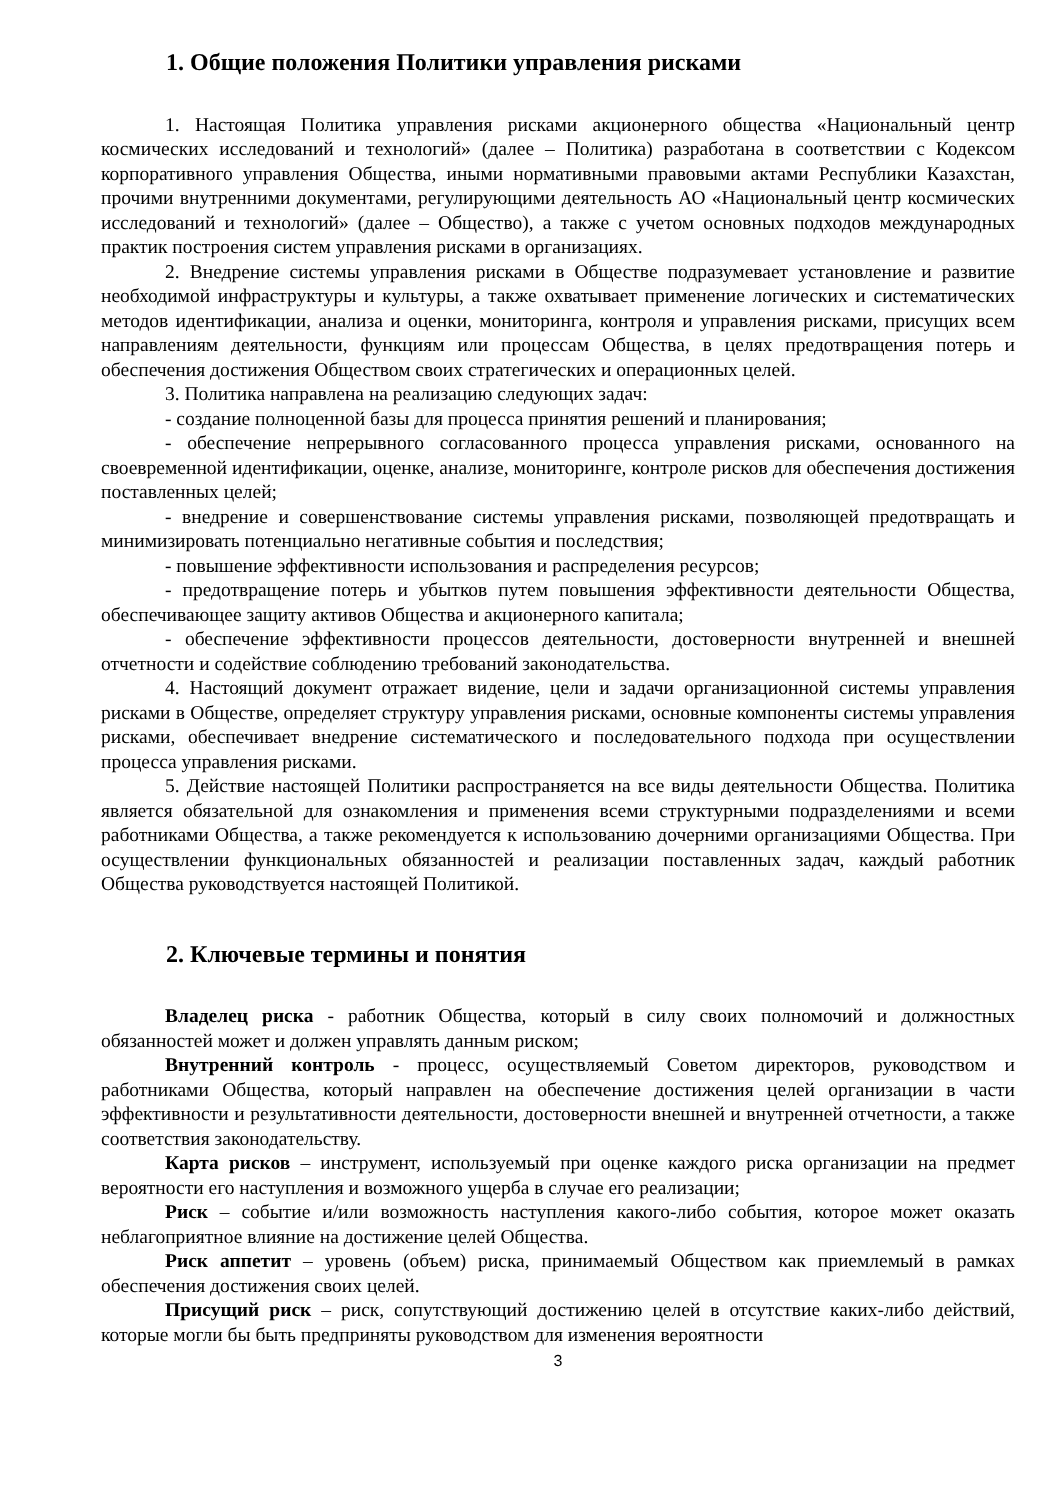1. Общие положения Политики управления рисками
1. Настоящая Политика управления рисками акционерного общества «Национальный центр космических исследований и технологий» (далее – Политика) разработана в соответствии с Кодексом корпоративного управления Общества, иными нормативными правовыми актами Республики Казахстан, прочими внутренними документами, регулирующими деятельность АО «Национальный центр космических исследований и технологий» (далее – Общество), а также с учетом основных подходов международных практик построения систем управления рисками в организациях.
2. Внедрение системы управления рисками в Обществе подразумевает установление и развитие необходимой инфраструктуры и культуры, а также охватывает применение логических и систематических методов идентификации, анализа и оценки, мониторинга, контроля и управления рисками, присущих всем направлениям деятельности, функциям или процессам Общества, в целях предотвращения потерь и обеспечения достижения Обществом своих стратегических и операционных целей.
3. Политика направлена на реализацию следующих задач:
- создание полноценной базы для процесса принятия решений и планирования;
- обеспечение непрерывного согласованного процесса управления рисками, основанного на своевременной идентификации, оценке, анализе, мониторинге, контроле рисков для обеспечения достижения поставленных целей;
- внедрение и совершенствование системы управления рисками, позволяющей предотвращать и минимизировать потенциально негативные события и последствия;
- повышение эффективности использования и распределения ресурсов;
- предотвращение потерь и убытков путем повышения эффективности деятельности Общества, обеспечивающее защиту активов Общества и акционерного капитала;
- обеспечение эффективности процессов деятельности, достоверности внутренней и внешней отчетности и содействие соблюдению требований законодательства.
4. Настоящий документ отражает видение, цели и задачи организационной системы управления рисками в Обществе, определяет структуру управления рисками, основные компоненты системы управления рисками, обеспечивает внедрение систематического и последовательного подхода при осуществлении процесса управления рисками.
5. Действие настоящей Политики распространяется на все виды деятельности Общества. Политика является обязательной для ознакомления и применения всеми структурными подразделениями и всеми работниками Общества, а также рекомендуется к использованию дочерними организациями Общества. При осуществлении функциональных обязанностей и реализации поставленных задач, каждый работник Общества руководствуется настоящей Политикой.
2. Ключевые термины и понятия
Владелец риска - работник Общества, который в силу своих полномочий и должностных обязанностей может и должен управлять данным риском;
Внутренний контроль - процесс, осуществляемый Советом директоров, руководством и работниками Общества, который направлен на обеспечение достижения целей организации в части эффективности и результативности деятельности, достоверности внешней и внутренней отчетности, а также соответствия законодательству.
Карта рисков – инструмент, используемый при оценке каждого риска организации на предмет вероятности его наступления и возможного ущерба в случае его реализации;
Риск – событие и/или возможность наступления какого-либо события, которое может оказать неблагоприятное влияние на достижение целей Общества.
Риск аппетит – уровень (объем) риска, принимаемый Обществом как приемлемый в рамках обеспечения достижения своих целей.
Присущий риск – риск, сопутствующий достижению целей в отсутствие каких-либо действий, которые могли бы быть предприняты руководством для изменения вероятности
3